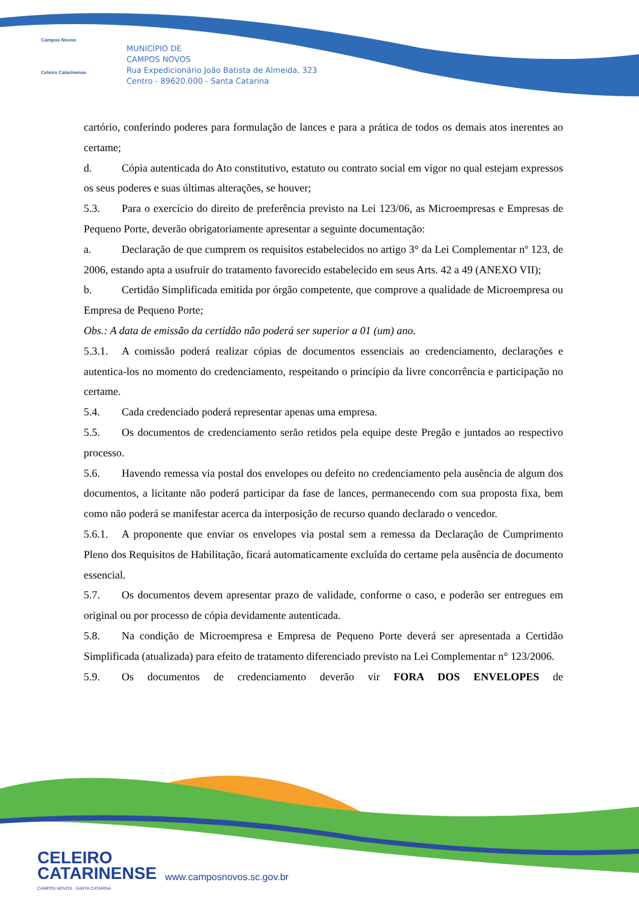Campos Novos
Celeiro Catarinense
MUNICÍPIO DE
CAMPOS NOVOS
Rua Expedicionário João Batista de Almeida, 323
Centro - 89620.000 - Santa Catarina
cartório, conferindo poderes para formulação de lances e para a prática de todos os demais atos inerentes ao certame;
d. Cópia autenticada do Ato constitutivo, estatuto ou contrato social em vigor no qual estejam expressos os seus poderes e suas últimas alterações, se houver;
5.3. Para o exercício do direito de preferência previsto na Lei 123/06, as Microempresas e Empresas de Pequeno Porte, deverão obrigatoriamente apresentar a seguinte documentação:
a. Declaração de que cumprem os requisitos estabelecidos no artigo 3° da Lei Complementar nº 123, de 2006, estando apta a usufruir do tratamento favorecido estabelecido em seus Arts. 42 a 49 (ANEXO VII);
b. Certidão Simplificada emitida por órgão competente, que comprove a qualidade de Microempresa ou Empresa de Pequeno Porte;
Obs.: A data de emissão da certidão não poderá ser superior a 01 (um) ano.
5.3.1. A comissão poderá realizar cópias de documentos essenciais ao credenciamento, declarações e autentica-los no momento do credenciamento, respeitando o princípio da livre concorrência e participação no certame.
5.4. Cada credenciado poderá representar apenas uma empresa.
5.5. Os documentos de credenciamento serão retidos pela equipe deste Pregão e juntados ao respectivo processo.
5.6. Havendo remessa via postal dos envelopes ou defeito no credenciamento pela ausência de algum dos documentos, a licitante não poderá participar da fase de lances, permanecendo com sua proposta fixa, bem como não poderá se manifestar acerca da interposição de recurso quando declarado o vencedor.
5.6.1. A proponente que enviar os envelopes via postal sem a remessa da Declaração de Cumprimento Pleno dos Requisitos de Habilitação, ficará automaticamente excluída do certame pela ausência de documento essencial.
5.7. Os documentos devem apresentar prazo de validade, conforme o caso, e poderão ser entregues em original ou por processo de cópia devidamente autenticada.
5.8. Na condição de Microempresa e Empresa de Pequeno Porte deverá ser apresentada a Certidão Simplificada (atualizada) para efeito de tratamento diferenciado previsto na Lei Complementar n° 123/2006.
5.9. Os documentos de credenciamento deverão vir FORA DOS ENVELOPES de
CELEIRO
CATARINENSE
CAMPOS NOVOS - SANTA CATARINA
www.camposnovos.sc.gov.br